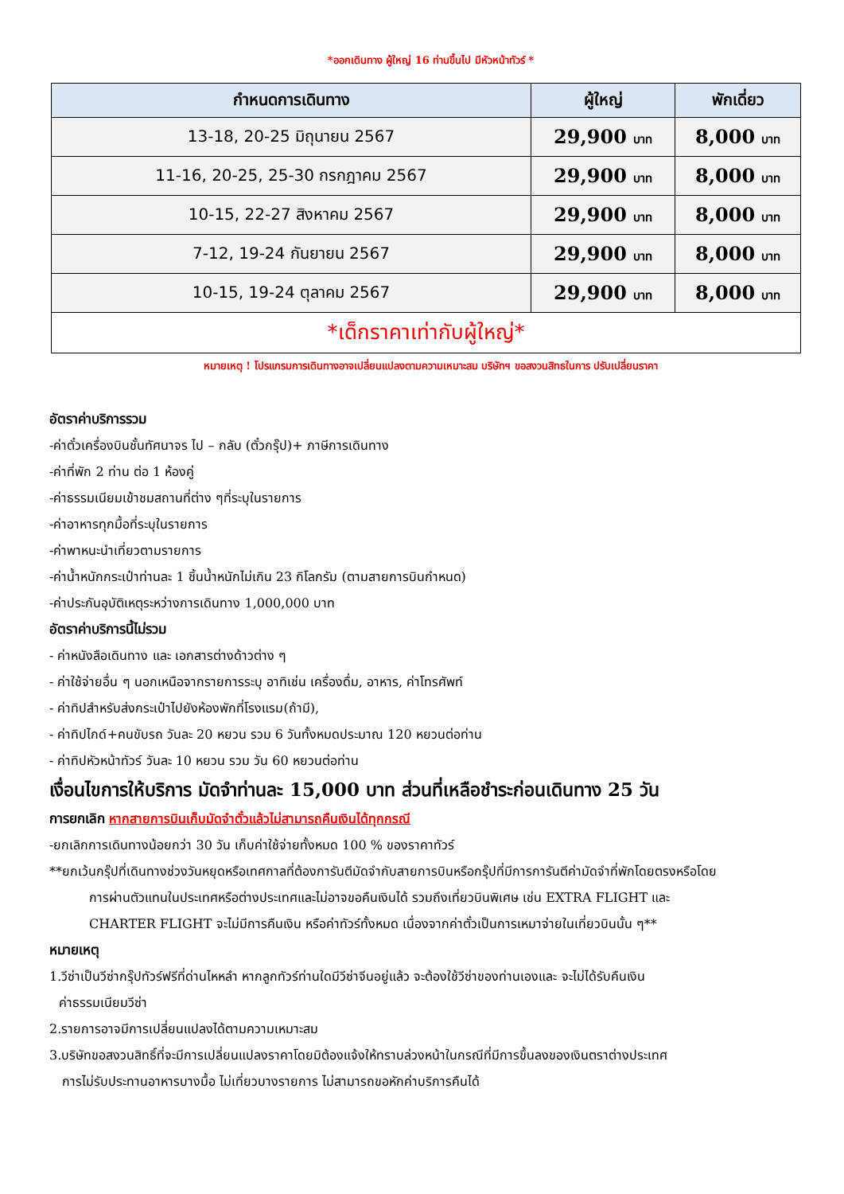*ออกเดินทาง ผู้ใหญ่ 16 ท่านขึ้นไป มีหัวหน้าทัวร์ *
| กำหนดการเดินทาง | ผู้ใหญ่ | พักเดี่ยว |
| --- | --- | --- |
| 13-18, 20-25 มิถุนายน 2567 | 29,900 บาท | 8,000 บาท |
| 11-16, 20-25, 25-30 กรกฎาคม 2567 | 29,900 บาท | 8,000 บาท |
| 10-15, 22-27 สิงหาคม 2567 | 29,900 บาท | 8,000 บาท |
| 7-12, 19-24 กันยายน 2567 | 29,900 บาท | 8,000 บาท |
| 10-15, 19-24 ตุลาคม 2567 | 29,900 บาท | 8,000 บาท |
| *เด็กราคาเท่ากับผู้ใหญ่* | | |
หมายเหตุ ! โปรแกรมการเดินทางอาจเปลี่ยนแปลงตามความเหมาะสม บริษัทฯ ขอสงวนสิทธในการ ปรับเปลี่ยนราคา
อัตราค่าบริการรวม
-ค่าตั๋วเครื่องบินชั้นทัศนาจร ไป – กลับ (ตั๋วกรุ๊ป)+ ภาษีการเดินทาง
-ค่าที่พัก 2 ท่าน ต่อ 1 ห้องคู่
-ค่าธรรมเนียมเข้าชมสถานที่ต่าง ๆที่ระบุในรายการ
-ค่าอาหารทุกมื้อที่ระบุในรายการ
-ค่าพาหนะนำเที่ยวตามรายการ
-ค่าน้ำหนักกระเป๋าท่านละ 1 ชิ้นน้ำหนักไม่เกิน 23 กิโลกรัม (ตามสายการบินกำหนด)
-ค่าประกันอุบัติเหตุระหว่างการเดินทาง 1,000,000 บาท
อัตราค่าบริการนี้ไม่รวม
- ค่าหนังสือเดินทาง และ เอกสารต่างด้าวต่าง ๆ
- ค่าใช้จ่ายอื่น ๆ นอกเหนือจากรายการระบุ อาทิเช่น เครื่องดื่ม, อาหาร, ค่าโทรศัพท์
- ค่าทิปสำหรับส่งกระเป๋าไปยังห้องพักที่โรงแรม(ถ้ามี),
- ค่าทิปไกด์+คนขับรถ วันละ 20 หยวน รวม 6 วันทั้งหมดประมาณ 120 หยวนต่อท่าน
- ค่าทิปหัวหน้าทัวร์ วันละ 10 หยวน รวม วัน 60 หยวนต่อท่าน
เงื่อนไขการให้บริการ มัดจำท่านละ 15,000 บาท ส่วนที่เหลือชำระก่อนเดินทาง 25 วัน
การยกเลิก หากสายการบินเก็บมัดจำตั๋วแล้วไม่สามารถคืนเงินได้ทุกกรณี
-ยกเลิกการเดินทางน้อยกว่า 30 วัน เก็บค่าใช้จ่ายทั้งหมด 100 % ของราคาทัวร์
**ยกเว้นกรุ๊ปที่เดินทางช่วงวันหยุดหรือเทศกาลที่ต้องการันตีมัดจำกับสายการบินหรือกรุ๊ปที่มีการการันตีค่ามัดจำที่พักโดยตรงหรือโดย
การผ่านตัวแทนในประเทศหรือต่างประเทศและไม่อาจขอคืนเงินได้ รวมถึงเที่ยวบินพิเศษ เช่น EXTRA FLIGHT และ
CHARTER FLIGHT จะไม่มีการคืนเงิน หรือค่าทัวร์ทั้งหมด เนื่องจากค่าตั๋วเป็นการเหมาจ่ายในเที่ยวบินนั้น ๆ**
หมายเหตุ
1.วีซ่าเป็นวีซ่ากรุ๊ปทัวร์ฟรีที่ด่านไหหลำ หากลูกทัวร์ท่านใดมีวีซ่าจีนอยู่แล้ว จะต้องใช้วีซ่าของท่านเองและ จะไม่ได้รับคืนเงิน
ค่าธรรมเนียมวีซ่า
2.รายการอาจมีการเปลี่ยนแปลงได้ตามความเหมาะสม
3.บริษัทขอสงวนสิทธิ์ที่จะมีการเปลี่ยนแปลงราคาโดยมิต้องแจ้งให้ทราบล่วงหน้าในกรณีที่มีการขึ้นลงของเงินตราต่างประเทศ
การไม่รับประทานอาหารบางมื้อ ไม่เที่ยวบางรายการ ไม่สามารถขอหักค่าบริการคืนได้